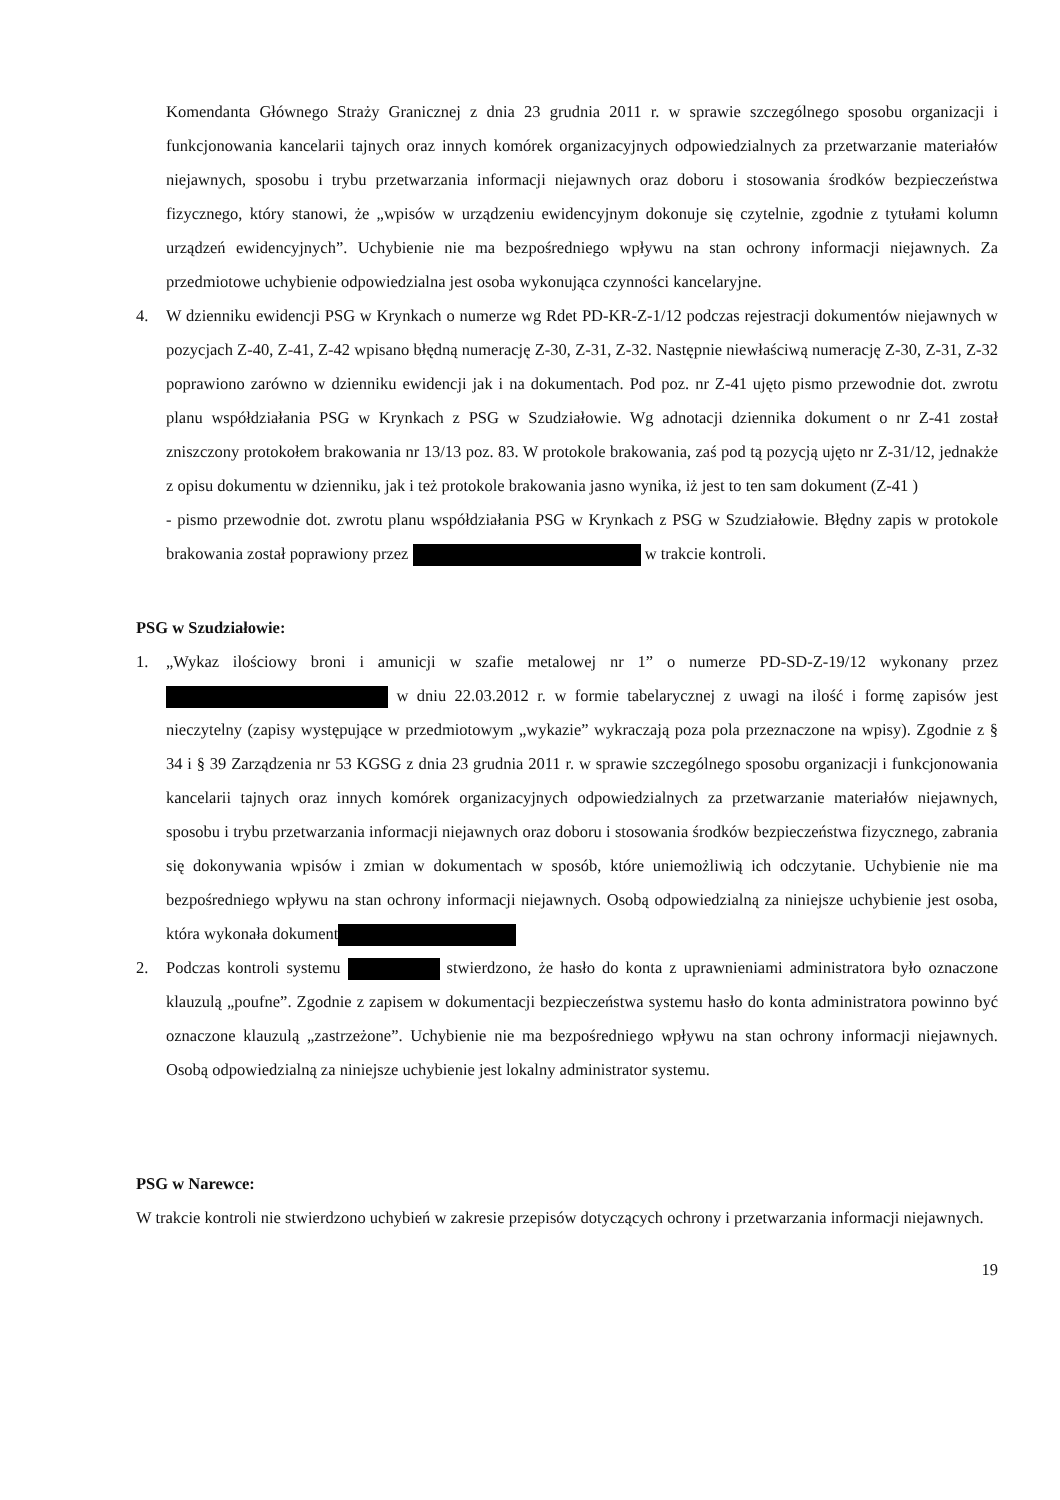Komendanta Głównego Straży Granicznej z dnia 23 grudnia 2011 r. w sprawie szczególnego sposobu organizacji i funkcjonowania kancelarii tajnych oraz innych komórek organizacyjnych odpowiedzialnych za przetwarzanie materiałów niejawnych, sposobu i trybu przetwarzania informacji niejawnych oraz doboru i stosowania środków bezpieczeństwa fizycznego, który stanowi, że „wpisów w urządzeniu ewidencyjnym dokonuje się czytelnie, zgodnie z tytułami kolumn urządzeń ewidencyjnych”. Uchybienie nie ma bezpośredniego wpływu na stan ochrony informacji niejawnych. Za przedmiotowe uchybienie odpowiedzialna jest osoba wykonująca czynności kancelaryjne.
4. W dzienniku ewidencji PSG w Krynkach o numerze wg Rdet PD-KR-Z-1/12 podczas rejestracji dokumentów niejawnych w pozycjach Z-40, Z-41, Z-42 wpisano błędną numerację Z-30, Z-31, Z-32. Następnie niewłaściwą numerację Z-30, Z-31, Z-32 poprawiono zarówno w dzienniku ewidencji jak i na dokumentach. Pod poz. nr Z-41 ujęto pismo przewodnie dot. zwrotu planu współdziałania PSG w Krynkach z PSG w Szudziałowie. Wg adnotacji dziennika dokument o nr Z-41 został zniszczony protokołem brakowania nr 13/13 poz. 83. W protokole brakowania, zaś pod tą pozycją ujęto nr Z-31/12, jednakże z opisu dokumentu w dzienniku, jak i też protokole brakowania jasno wynika, iż jest to ten sam dokument (Z-41 )
- pismo przewodnie dot. zwrotu planu współdziałania PSG w Krynkach z PSG w Szudziałowie. Błędny zapis w protokole brakowania został poprawiony przez w trakcie kontroli.
PSG w Szudziałowie:
1. „Wykaz ilościowy broni i amunicji w szafie metalowej nr 1” o numerze PD-SD-Z-19/12 wykonany przez w dniu 22.03.2012 r. w formie tabelarycznej z uwagi na ilość i formę zapisów jest nieczytelny (zapisy występujące w przedmiotowym „wykazie” wykraczają poza pola przeznaczone na wpisy). Zgodnie z § 34 i § 39 Zarządzenia nr 53 KGSG z dnia 23 grudnia 2011 r. w sprawie szczególnego sposobu organizacji i funkcjonowania kancelarii tajnych oraz innych komórek organizacyjnych odpowiedzialnych za przetwarzanie materiałów niejawnych, sposobu i trybu przetwarzania informacji niejawnych oraz doboru i stosowania środków bezpieczeństwa fizycznego, zabrania się dokonywania wpisów i zmian w dokumentach w sposób, które uniemożliwią ich odczytanie. Uchybienie nie ma bezpośredniego wpływu na stan ochrony informacji niejawnych. Osobą odpowiedzialną za niniejsze uchybienie jest osoba, która wykonała dokument
2. Podczas kontroli systemu stwierdzono, że hasło do konta z uprawnieniami administratora było oznaczone klauzulą „poufne”. Zgodnie z zapisem w dokumentacji bezpieczeństwa systemu hasło do konta administratora powinno być oznaczone klauzulą „zastrzeżone”. Uchybienie nie ma bezpośredniego wpływu na stan ochrony informacji niejawnych. Osobą odpowiedzialną za niniejsze uchybienie jest lokalny administrator systemu.
PSG w Narewce:
W trakcie kontroli nie stwierdzono uchybień w zakresie przepisów dotyczących ochrony i przetwarzania informacji niejawnych.
19